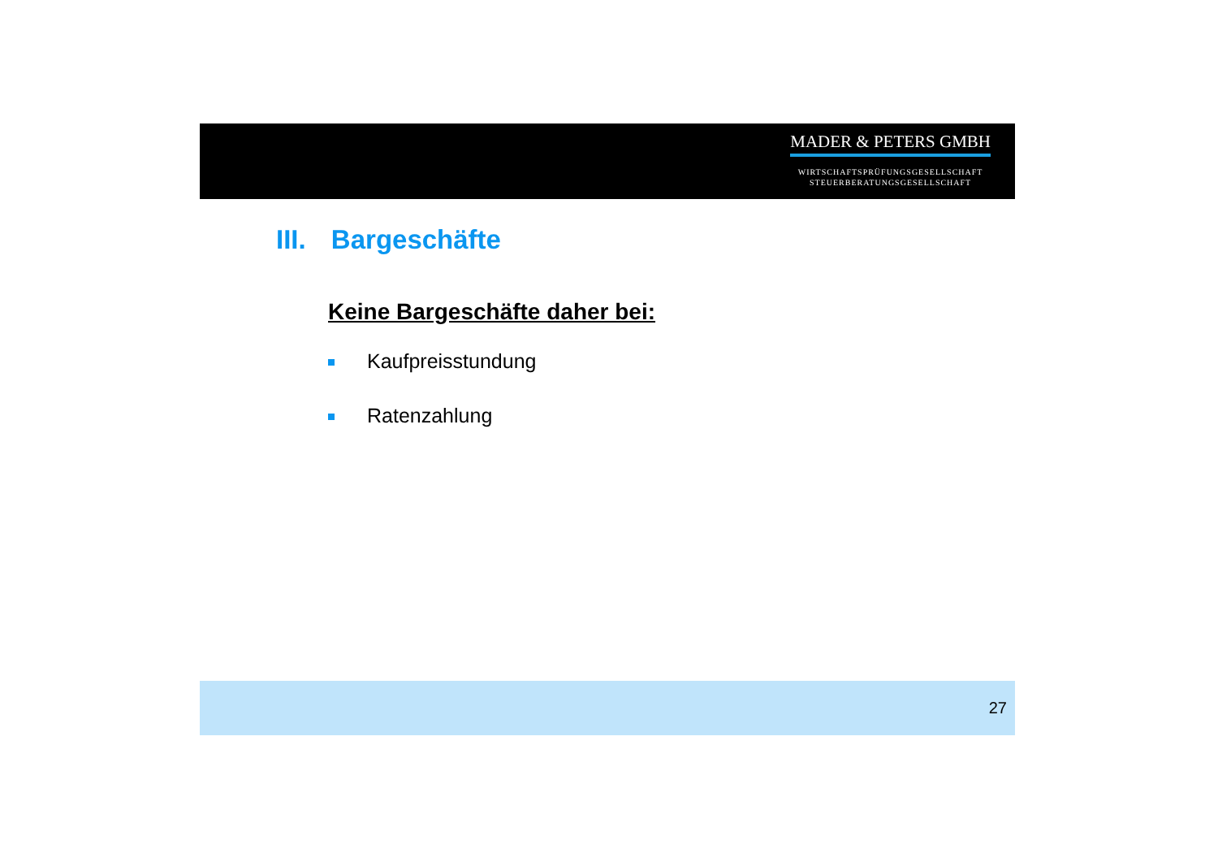MADER & PETERS GMBH
WIRTSCHAFTSPRÜFUNGSGESELLSCHAFT
STEUERBERATUNGSGESELLSCHAFT
III. Bargeschäfte
Keine Bargeschäfte daher bei:
Kaufpreisstundung
Ratenzahlung
27